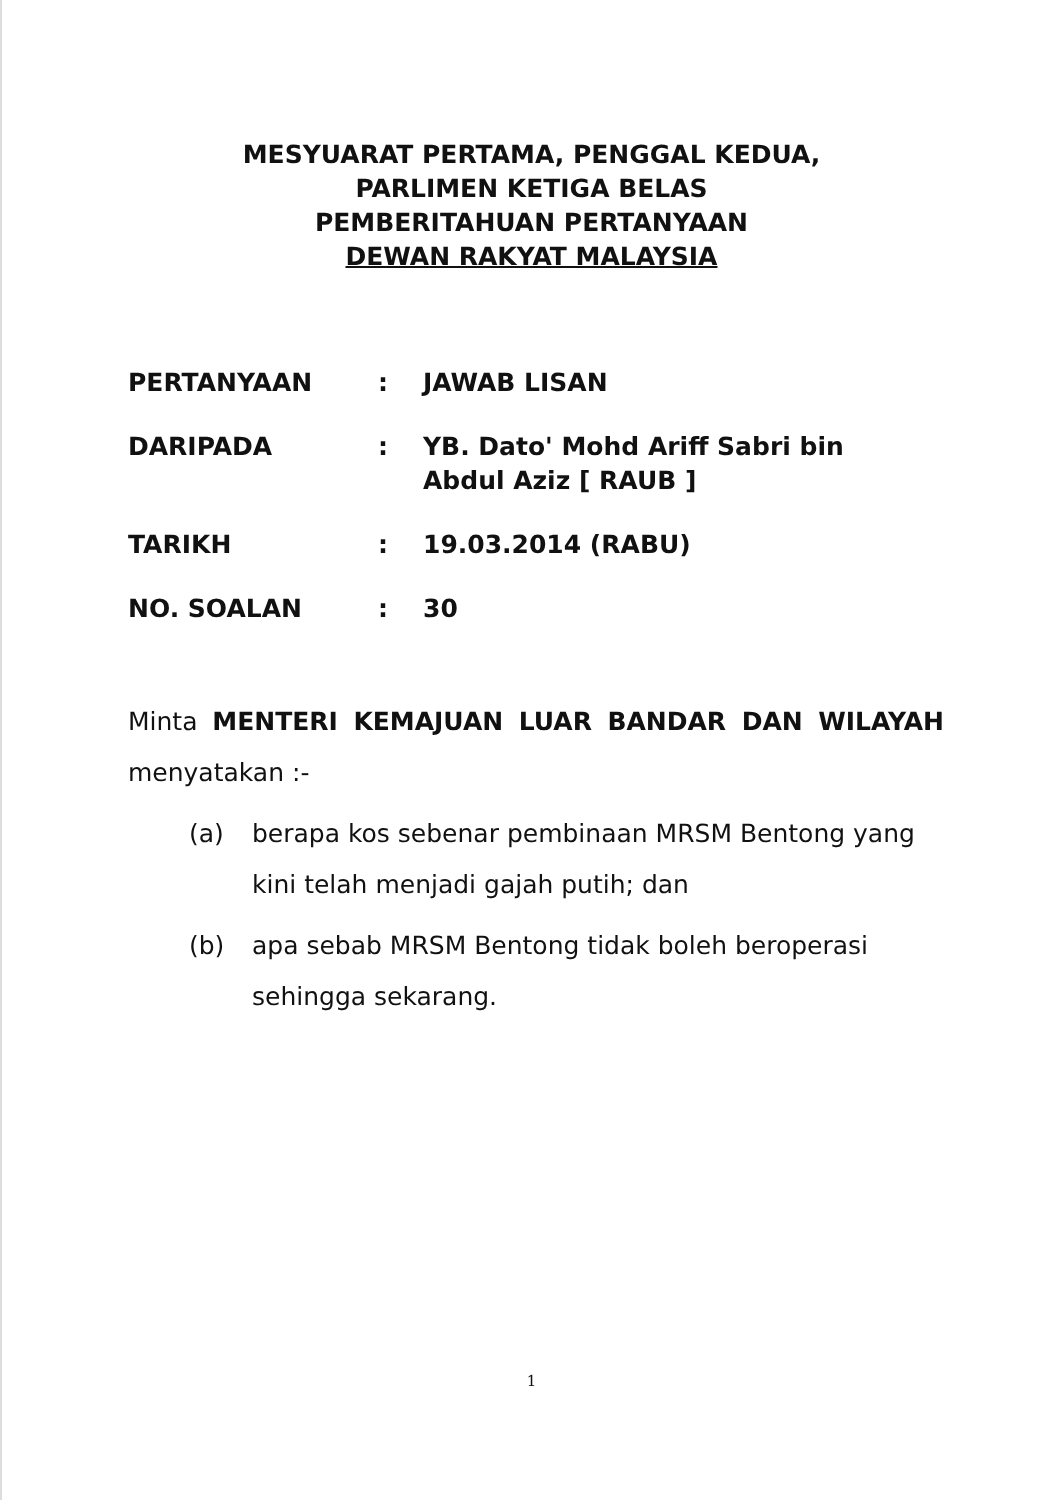MESYUARAT PERTAMA, PENGGAL KEDUA,
PARLIMEN KETIGA BELAS
PEMBERITAHUAN PERTANYAAN
DEWAN RAKYAT MALAYSIA
| PERTANYAAN | : | JAWAB LISAN |
| DARIPADA | : | YB. Dato' Mohd Ariff Sabri bin Abdul Aziz [ RAUB ] |
| TARIKH | : | 19.03.2014 (RABU) |
| NO. SOALAN | : | 30 |
Minta MENTERI KEMAJUAN LUAR BANDAR DAN WILAYAH menyatakan :-
(a) berapa kos sebenar pembinaan MRSM Bentong yang kini telah menjadi gajah putih; dan
(b) apa sebab MRSM Bentong tidak boleh beroperasi sehingga sekarang.
1